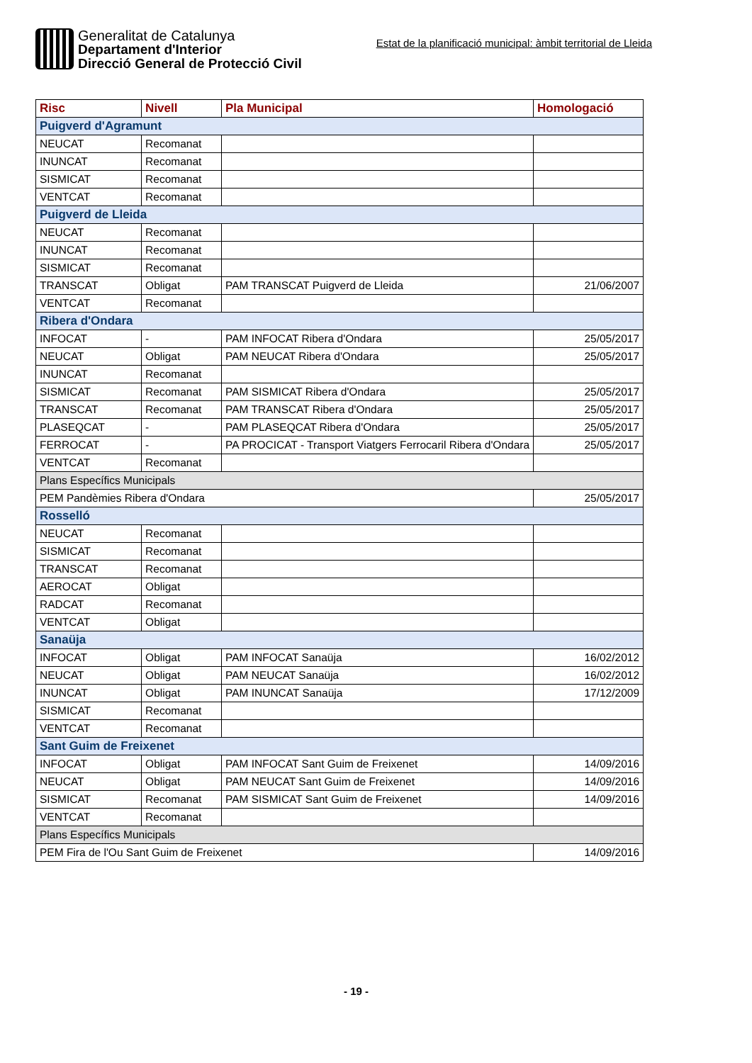Generalitat de Catalunya
Departament d'Interior
Direcció General de Protecció Civil
Estat de la planificació municipal: àmbit territorial de Lleida
| Risc | Nivell | Pla Municipal | Homologació |
| --- | --- | --- | --- |
| Puigverd d'Agramunt | | | |
| NEUCAT | Recomanat | | |
| INUNCAT | Recomanat | | |
| SISMICAT | Recomanat | | |
| VENTCAT | Recomanat | | |
| Puigverd de Lleida | | | |
| NEUCAT | Recomanat | | |
| INUNCAT | Recomanat | | |
| SISMICAT | Recomanat | | |
| TRANSCAT | Obligat | PAM TRANSCAT Puigverd de Lleida | 21/06/2007 |
| VENTCAT | Recomanat | | |
| Ribera d'Ondara | | | |
| INFOCAT | - | PAM INFOCAT Ribera d'Ondara | 25/05/2017 |
| NEUCAT | Obligat | PAM NEUCAT Ribera d'Ondara | 25/05/2017 |
| INUNCAT | Recomanat | | |
| SISMICAT | Recomanat | PAM SISMICAT Ribera d'Ondara | 25/05/2017 |
| TRANSCAT | Recomanat | PAM TRANSCAT Ribera d'Ondara | 25/05/2017 |
| PLASEQCAT | - | PAM PLASEQCAT Ribera d'Ondara | 25/05/2017 |
| FERROCAT | - | PA PROCICAT - Transport Viatgers Ferrocaril Ribera d'Ondara | 25/05/2017 |
| VENTCAT | Recomanat | | |
| Plans Específics Municipals | | | |
| PEM Pandèmies Ribera d'Ondara | | | 25/05/2017 |
| Rosselló | | | |
| NEUCAT | Recomanat | | |
| SISMICAT | Recomanat | | |
| TRANSCAT | Recomanat | | |
| AEROCAT | Obligat | | |
| RADCAT | Recomanat | | |
| VENTCAT | Obligat | | |
| Sanaüja | | | |
| INFOCAT | Obligat | PAM INFOCAT Sanaüja | 16/02/2012 |
| NEUCAT | Obligat | PAM NEUCAT Sanaüja | 16/02/2012 |
| INUNCAT | Obligat | PAM INUNCAT Sanaüja | 17/12/2009 |
| SISMICAT | Recomanat | | |
| VENTCAT | Recomanat | | |
| Sant Guim de Freixenet | | | |
| INFOCAT | Obligat | PAM INFOCAT Sant Guim de Freixenet | 14/09/2016 |
| NEUCAT | Obligat | PAM NEUCAT Sant Guim de Freixenet | 14/09/2016 |
| SISMICAT | Recomanat | PAM SISMICAT Sant Guim de Freixenet | 14/09/2016 |
| VENTCAT | Recomanat | | |
| Plans Específics Municipals | | | |
| PEM Fira de l'Ou Sant Guim de Freixenet | | | 14/09/2016 |
- 19 -